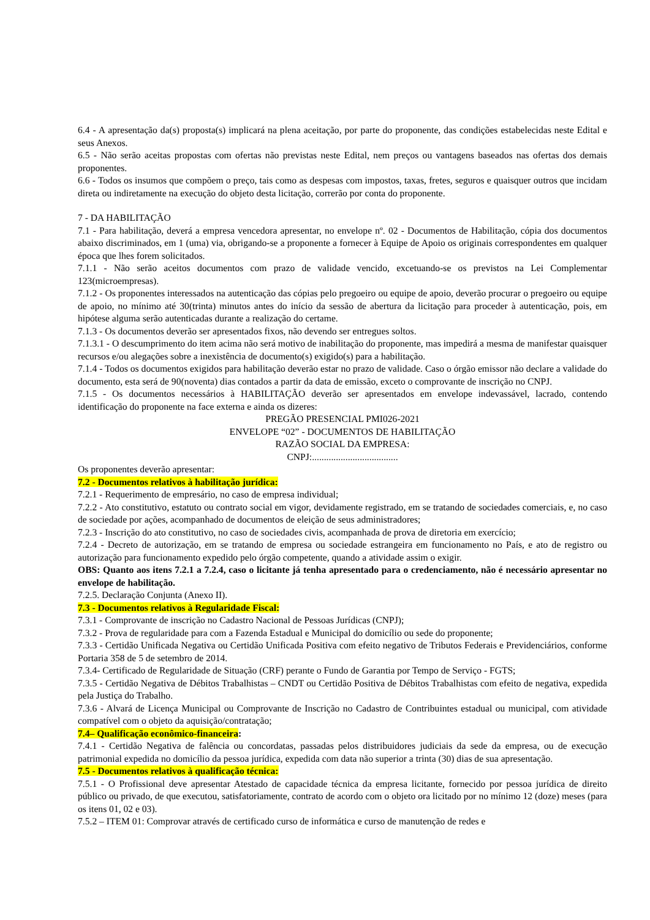6.4 - A apresentação da(s) proposta(s) implicará na plena aceitação, por parte do proponente, das condições estabelecidas neste Edital e seus Anexos.
6.5 - Não serão aceitas propostas com ofertas não previstas neste Edital, nem preços ou vantagens baseados nas ofertas dos demais proponentes.
6.6 - Todos os insumos que compõem o preço, tais como as despesas com impostos, taxas, fretes, seguros e quaisquer outros que incidam direta ou indiretamente na execução do objeto desta licitação, correrão por conta do proponente.
7 - DA HABILITAÇÃO
7.1 - Para habilitação, deverá a empresa vencedora apresentar, no envelope nº. 02 - Documentos de Habilitação, cópia dos documentos abaixo discriminados, em 1 (uma) via, obrigando-se a proponente a fornecer à Equipe de Apoio os originais correspondentes em qualquer época que lhes forem solicitados.
7.1.1 - Não serão aceitos documentos com prazo de validade vencido, excetuando-se os previstos na Lei Complementar 123(microempresas).
7.1.2 - Os proponentes interessados na autenticação das cópias pelo pregoeiro ou equipe de apoio, deverão procurar o pregoeiro ou equipe de apoio, no mínimo até 30(trinta) minutos antes do início da sessão de abertura da licitação para proceder à autenticação, pois, em hipótese alguma serão autenticadas durante a realização do certame.
7.1.3 - Os documentos deverão ser apresentados fixos, não devendo ser entregues soltos.
7.1.3.1 - O descumprimento do item acima não será motivo de inabilitação do proponente, mas impedirá a mesma de manifestar quaisquer recursos e/ou alegações sobre a inexistência de documento(s) exigido(s) para a habilitação.
7.1.4 - Todos os documentos exigidos para habilitação deverão estar no prazo de validade. Caso o órgão emissor não declare a validade do documento, esta será de 90(noventa) dias contados a partir da data de emissão, exceto o comprovante de inscrição no CNPJ.
7.1.5 - Os documentos necessários à HABILITAÇÃO deverão ser apresentados em envelope indevassável, lacrado, contendo identificação do proponente na face externa e ainda os dizeres:
PREGÃO PRESENCIAL PMI026-2021
ENVELOPE “02” - DOCUMENTOS DE HABILITAÇÃO
RAZÃO SOCIAL DA EMPRESA:
CNPJ:....................................
Os proponentes deverão apresentar:
7.2 - Documentos relativos à habilitação jurídica:
7.2.1 - Requerimento de empresário, no caso de empresa individual;
7.2.2 - Ato constitutivo, estatuto ou contrato social em vigor, devidamente registrado, em se tratando de sociedades comerciais, e, no caso de sociedade por ações, acompanhado de documentos de eleição de seus administradores;
7.2.3 - Inscrição do ato constitutivo, no caso de sociedades civis, acompanhada de prova de diretoria em exercício;
7.2.4 - Decreto de autorização, em se tratando de empresa ou sociedade estrangeira em funcionamento no País, e ato de registro ou autorização para funcionamento expedido pelo órgão competente, quando a atividade assim o exigir.
OBS: Quanto aos itens 7.2.1 a 7.2.4, caso o licitante já tenha apresentado para o credenciamento, não é necessário apresentar no envelope de habilitação.
7.2.5. Declaração Conjunta (Anexo II).
7.3 - Documentos relativos à Regularidade Fiscal:
7.3.1 - Comprovante de inscrição no Cadastro Nacional de Pessoas Jurídicas (CNPJ);
7.3.2 - Prova de regularidade para com a Fazenda Estadual e Municipal do domicílio ou sede do proponente;
7.3.3 - Certidão Unificada Negativa ou Certidão Unificada Positiva com efeito negativo de Tributos Federais e Previdenciários, conforme Portaria 358 de 5 de setembro de 2014.
7.3.4- Certificado de Regularidade de Situação (CRF) perante o Fundo de Garantia por Tempo de Serviço - FGTS;
7.3.5 - Certidão Negativa de Débitos Trabalhistas – CNDT ou Certidão Positiva de Débitos Trabalhistas com efeito de negativa, expedida pela Justiça do Trabalho.
7.3.6 - Alvará de Licença Municipal ou Comprovante de Inscrição no Cadastro de Contribuintes estadual ou municipal, com atividade compatível com o objeto da aquisição/contratação;
7.4– Qualificação econômico-financeira:
7.4.1 - Certidão Negativa de falência ou concordatas, passadas pelos distribuidores judiciais da sede da empresa, ou de execução patrimonial expedida no domicílio da pessoa jurídica, expedida com data não superior a trinta (30) dias de sua apresentação.
7.5 - Documentos relativos à qualificação técnica:
7.5.1 - O Profissional deve apresentar Atestado de capacidade técnica da empresa licitante, fornecido por pessoa jurídica de direito público ou privado, de que executou, satisfatoriamente, contrato de acordo com o objeto ora licitado por no mínimo 12 (doze) meses (para os itens 01, 02 e 03).
7.5.2 – ITEM 01: Comprovar através de certificado curso de informática e curso de manutenção de redes e